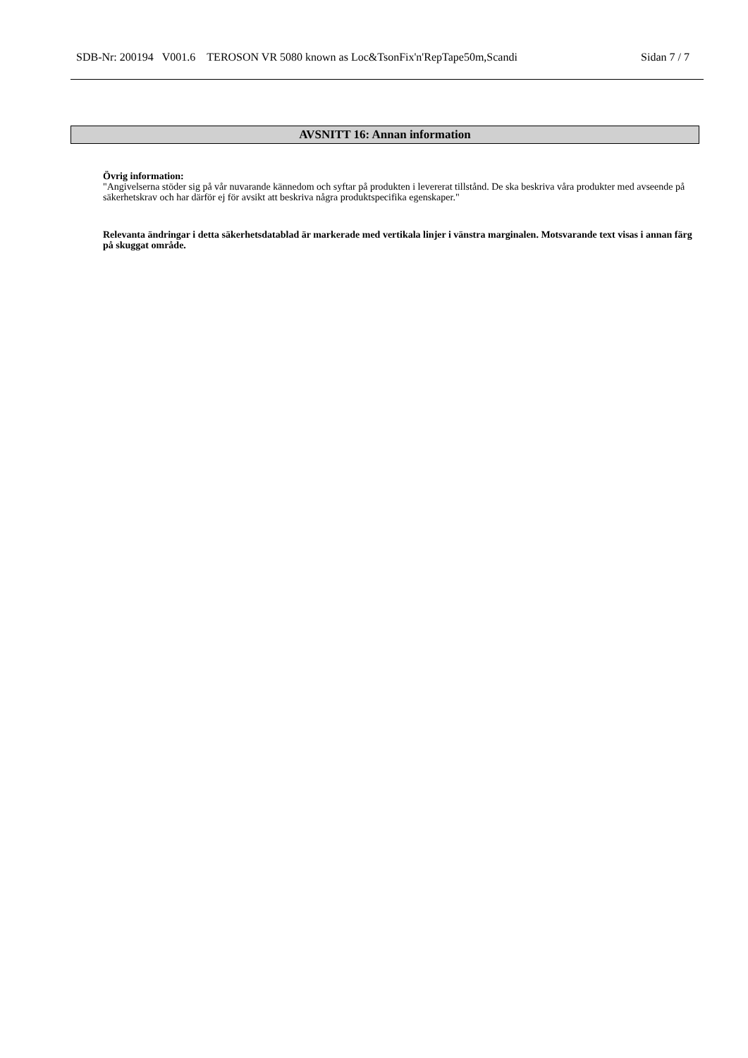SDB-Nr: 200194 V001.6 TEROSON VR 5080 known as Loc&TsonFix'n'RepTape50m,Scandi Sidan 7 / 7
AVSNITT 16: Annan information
Övrig information:
"Angivelserna stöder sig på vår nuvarande kännedom och syftar på produkten i levererat tillstånd. De ska beskriva våra produkter med avseende på säkerhetskrav och har därför ej för avsikt att beskriva några produktspecifika egenskaper."
Relevanta ändringar i detta säkerhetsdatablad är markerade med vertikala linjer i vänstra marginalen. Motsvarande text visas i annan färg på skuggat område.